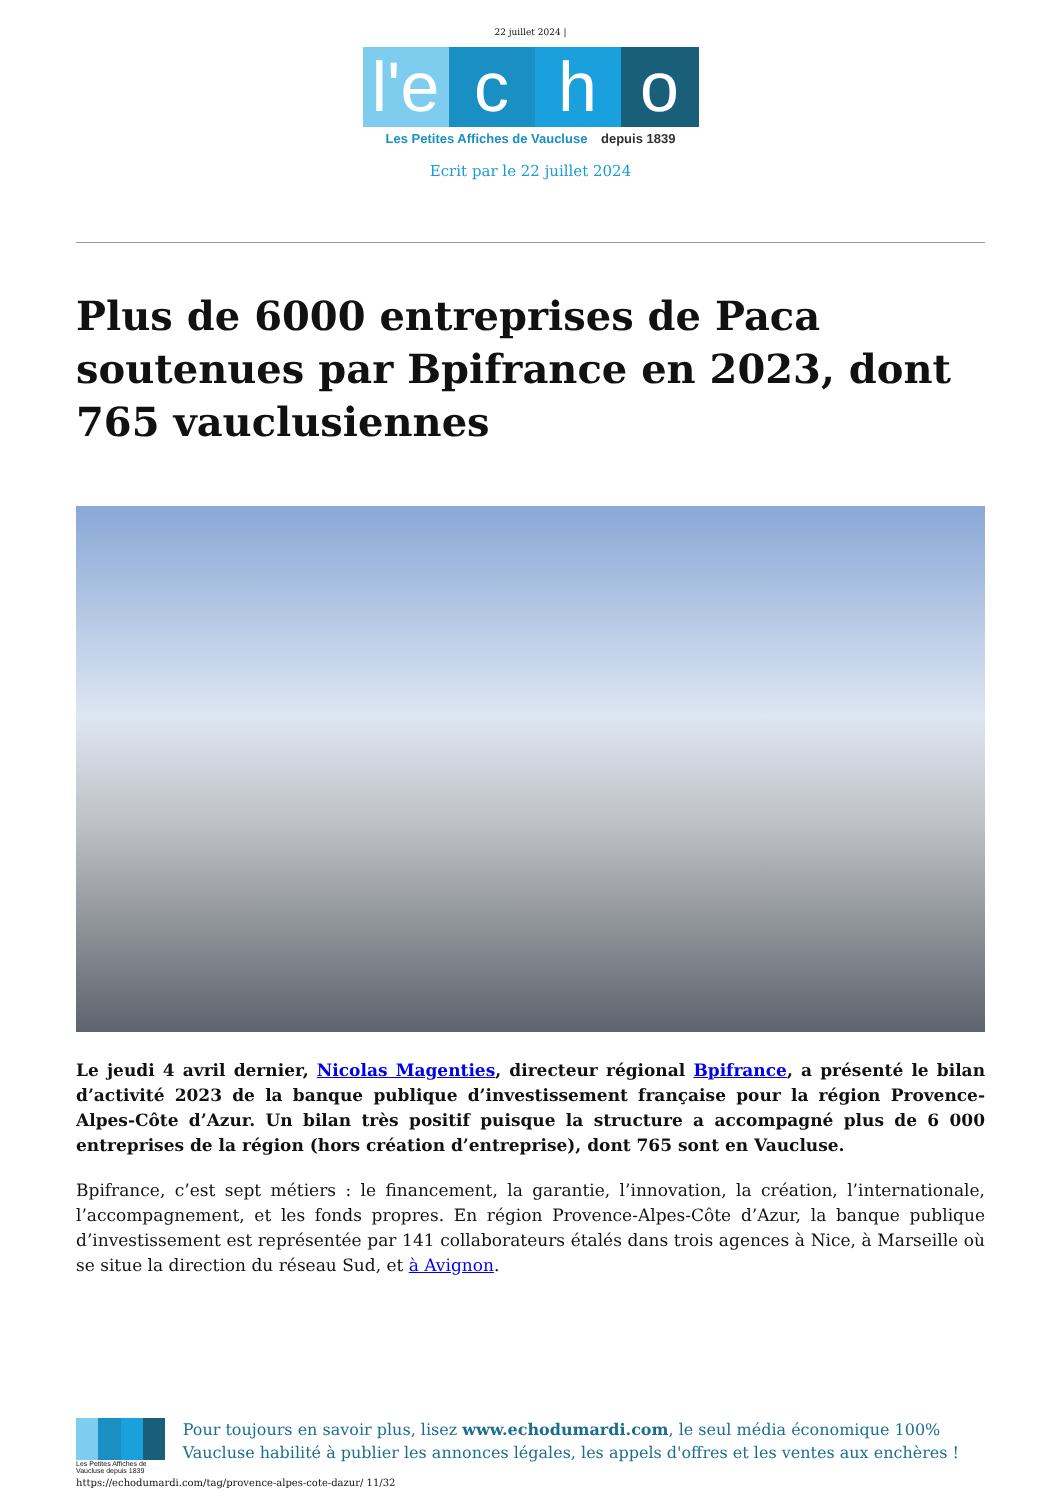22 juillet 2024 |
l'e c h o
Les Petites Affiches de Vaucluse depuis 1839
Ecrit par le 22 juillet 2024
Plus de 6000 entreprises de Paca soutenues par Bpifrance en 2023, dont 765 vauclusiennes
Le jeudi 4 avril dernier, Nicolas Magenties, directeur régional Bpifrance, a présenté le bilan d’activité 2023 de la banque publique d’investissement française pour la région Provence-Alpes-Côte d’Azur. Un bilan très positif puisque la structure a accompagné plus de 6 000 entreprises de la région (hors création d’entreprise), dont 765 sont en Vaucluse.
Bpifrance, c’est sept métiers : le financement, la garantie, l’innovation, la création, l’internationale, l’accompagnement, et les fonds propres. En région Provence-Alpes-Côte d’Azur, la banque publique d’investissement est représentée par 141 collaborateurs étalés dans trois agences à Nice, à Marseille où se situe la direction du réseau Sud, et à Avignon.
Les Petites Affiches de Vaucluse depuis 1839
Pour toujours en savoir plus, lisez www.echodumardi.com, le seul média économique 100% Vaucluse habilité à publier les annonces légales, les appels d'offres et les ventes aux enchères !
https://echodumardi.com/tag/provence-alpes-cote-dazur/ 11/32